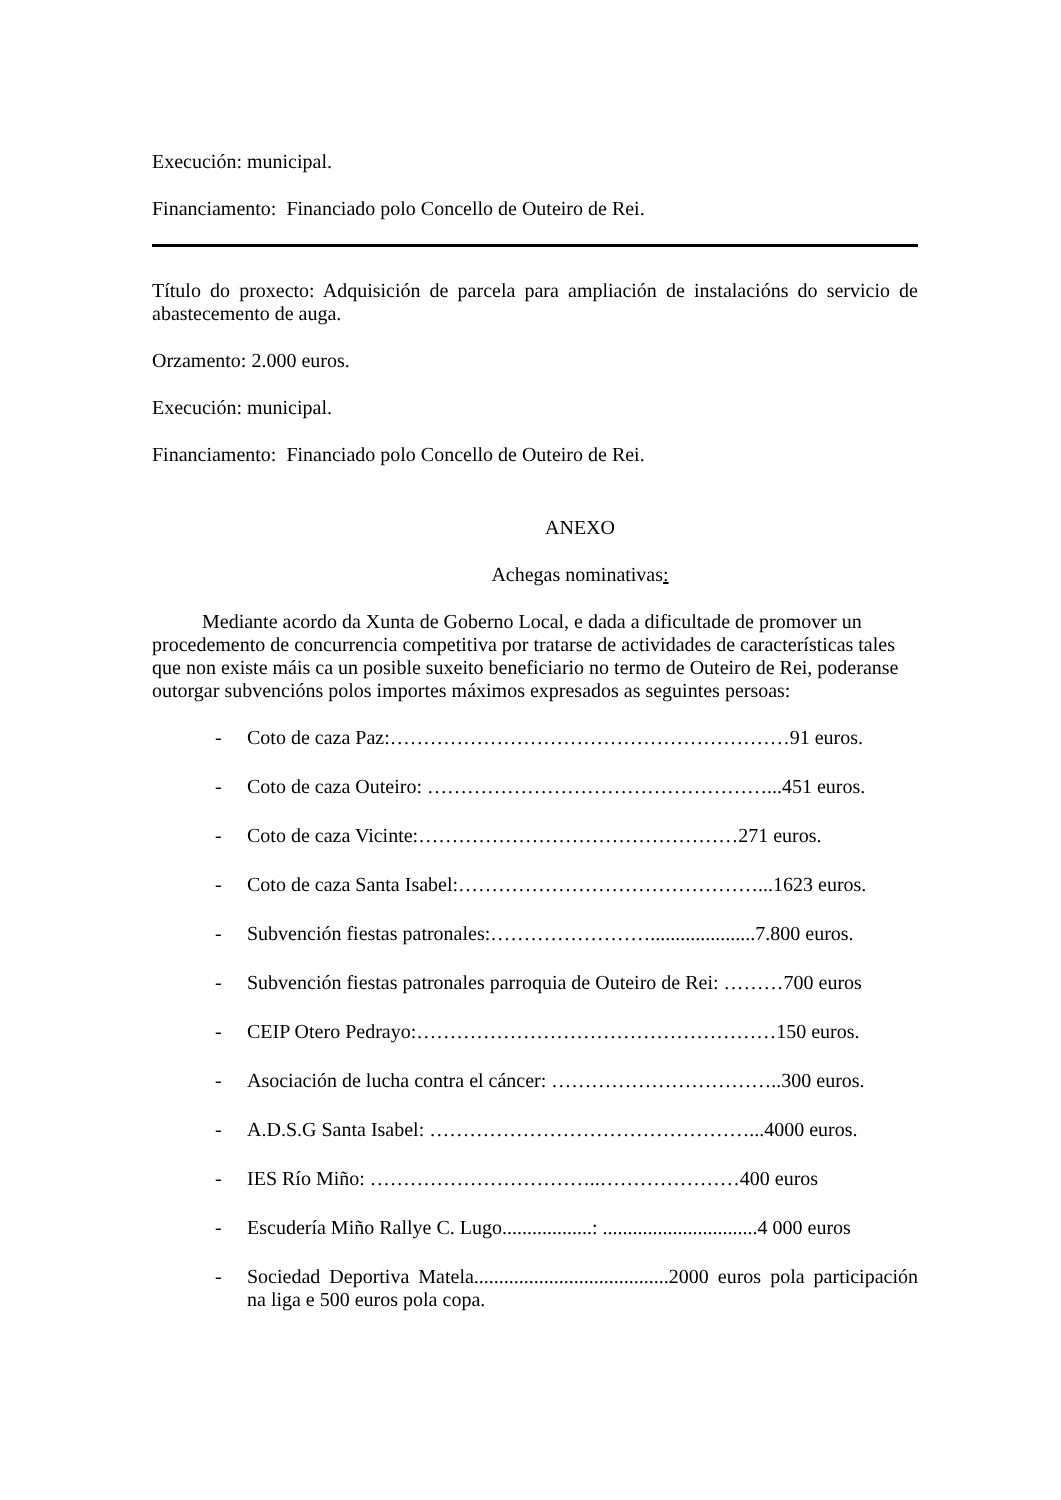Execución: municipal.
Financiamento: Financiado polo Concello de Outeiro de Rei.
Título do proxecto: Adquisición de parcela para ampliación de instalacións do servicio de abastecemento de auga.
Orzamento: 2.000 euros.
Execución: municipal.
Financiamento: Financiado polo Concello de Outeiro de Rei.
ANEXO
Achegas nominativas:
Mediante acordo da Xunta de Goberno Local, e dada a dificultade de promover un procedemento de concurrencia competitiva por tratarse de actividades de características tales que non existe máis ca un posible suxeito beneficiario no termo de Outeiro de Rei, poderanse outorgar subvencións polos importes máximos expresados as seguintes persoas:
- Coto de caza Paz:……………………………………………………91 euros.
- Coto de caza Outeiro: ……………………………………………...451 euros.
- Coto de caza Vicinte:…………………………………………271 euros.
- Coto de caza Santa Isabel:………………………………………...1623 euros.
- Subvención fiestas patronales:…………………….....................7.800 euros.
- Subvención fiestas patronales parroquia de Outeiro de Rei: ………700 euros
- CEIP Otero Pedrayo:………………………………………………150 euros.
- Asociación de lucha contra el cáncer: ……………………………..300 euros.
- A.D.S.G Santa Isabel: …………………………………………...4000 euros.
- IES Río Miño: ……………………………..…………………400 euros
- Escudería Miño Rallye C. Lugo..................: ...............................4 000 euros
- Sociedad Deportiva Matela.......................................2000 euros pola participación na liga e 500 euros pola copa.